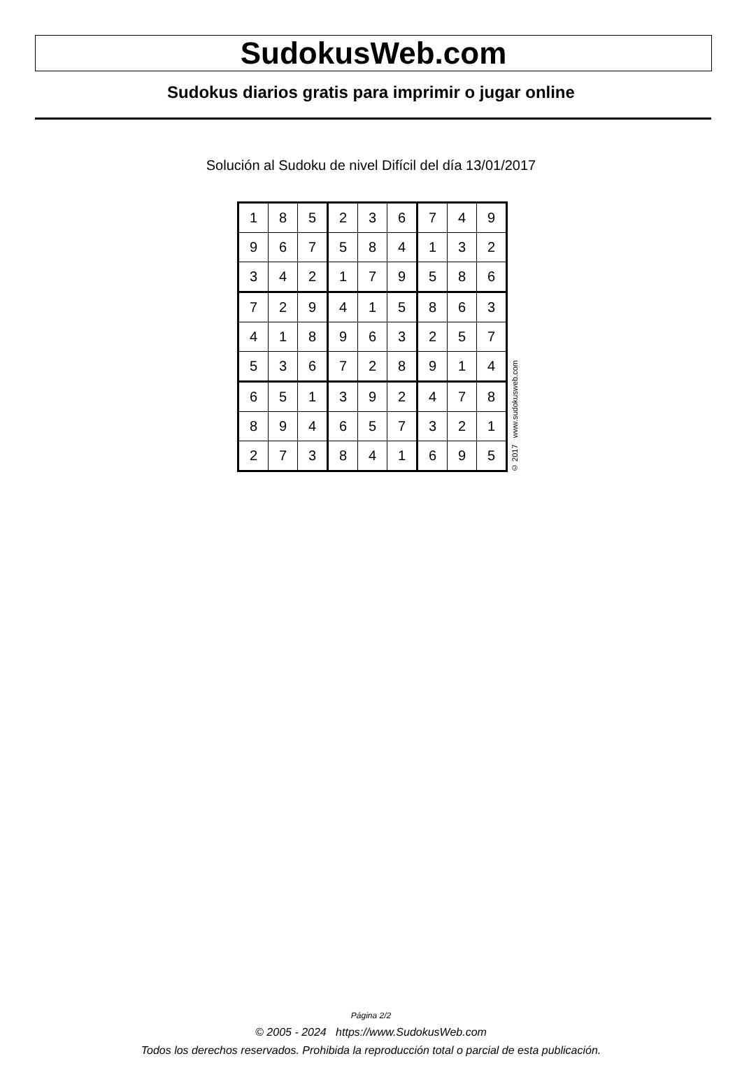SudokusWeb.com
Sudokus diarios gratis para imprimir o jugar online
Solución al Sudoku de nivel Difícil del día 13/01/2017
| 1 | 8 | 5 | 2 | 3 | 6 | 7 | 4 | 9 |
| 9 | 6 | 7 | 5 | 8 | 4 | 1 | 3 | 2 |
| 3 | 4 | 2 | 1 | 7 | 9 | 5 | 8 | 6 |
| 7 | 2 | 9 | 4 | 1 | 5 | 8 | 6 | 3 |
| 4 | 1 | 8 | 9 | 6 | 3 | 2 | 5 | 7 |
| 5 | 3 | 6 | 7 | 2 | 8 | 9 | 1 | 4 |
| 6 | 5 | 1 | 3 | 9 | 2 | 4 | 7 | 8 |
| 8 | 9 | 4 | 6 | 5 | 7 | 3 | 2 | 1 |
| 2 | 7 | 3 | 8 | 4 | 1 | 6 | 9 | 5 |
© 2017 www.sudokusweb.com
Página 2/2
© 2005 - 2024 https://www.SudokusWeb.com
Todos los derechos reservados. Prohibida la reproducción total o parcial de esta publicación.